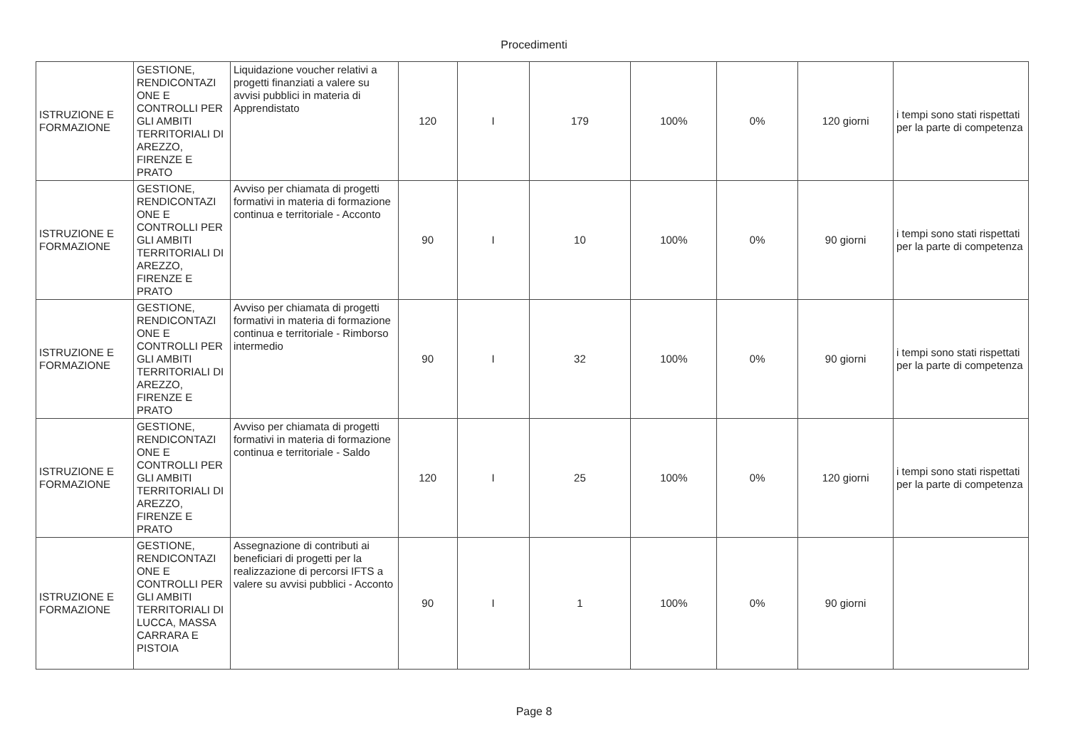Procedimenti
| ISTRUZIONE E FORMAZIONE | GESTIONE, RENDICONTAZI ONE E CONTROLLI PER GLI AMBITI TERRITORIALI DI AREZZO, FIRENZE E PRATO | Liquidazione voucher relativi a progetti finanziati a valere su avvisi pubblici in materia di Apprendistato | 120 | I | 179 | 100% | 0% | 120 giorni | i tempi sono stati rispettati per la parte di competenza |
| ISTRUZIONE E FORMAZIONE | GESTIONE, RENDICONTAZI ONE E CONTROLLI PER GLI AMBITI TERRITORIALI DI AREZZO, FIRENZE E PRATO | Avviso per chiamata di progetti formativi in materia di formazione continua e territoriale - Acconto | 90 | I | 10 | 100% | 0% | 90 giorni | i tempi sono stati rispettati per la parte di competenza |
| ISTRUZIONE E FORMAZIONE | GESTIONE, RENDICONTAZI ONE E CONTROLLI PER GLI AMBITI TERRITORIALI DI AREZZO, FIRENZE E PRATO | Avviso per chiamata di progetti formativi in materia di formazione continua e territoriale - Rimborso intermedio | 90 | I | 32 | 100% | 0% | 90 giorni | i tempi sono stati rispettati per la parte di competenza |
| ISTRUZIONE E FORMAZIONE | GESTIONE, RENDICONTAZI ONE E CONTROLLI PER GLI AMBITI TERRITORIALI DI AREZZO, FIRENZE E PRATO | Avviso per chiamata di progetti formativi in materia di formazione continua e territoriale - Saldo | 120 | I | 25 | 100% | 0% | 120 giorni | i tempi sono stati rispettati per la parte di competenza |
| ISTRUZIONE E FORMAZIONE | GESTIONE, RENDICONTAZI ONE E CONTROLLI PER GLI AMBITI TERRITORIALI DI LUCCA, MASSA CARRARA E PISTOIA | Assegnazione di contributi ai beneficiari di progetti per la realizzazione di percorsi IFTS a valere su avvisi pubblici - Acconto | 90 | I | 1 | 100% | 0% | 90 giorni | |
Page 8